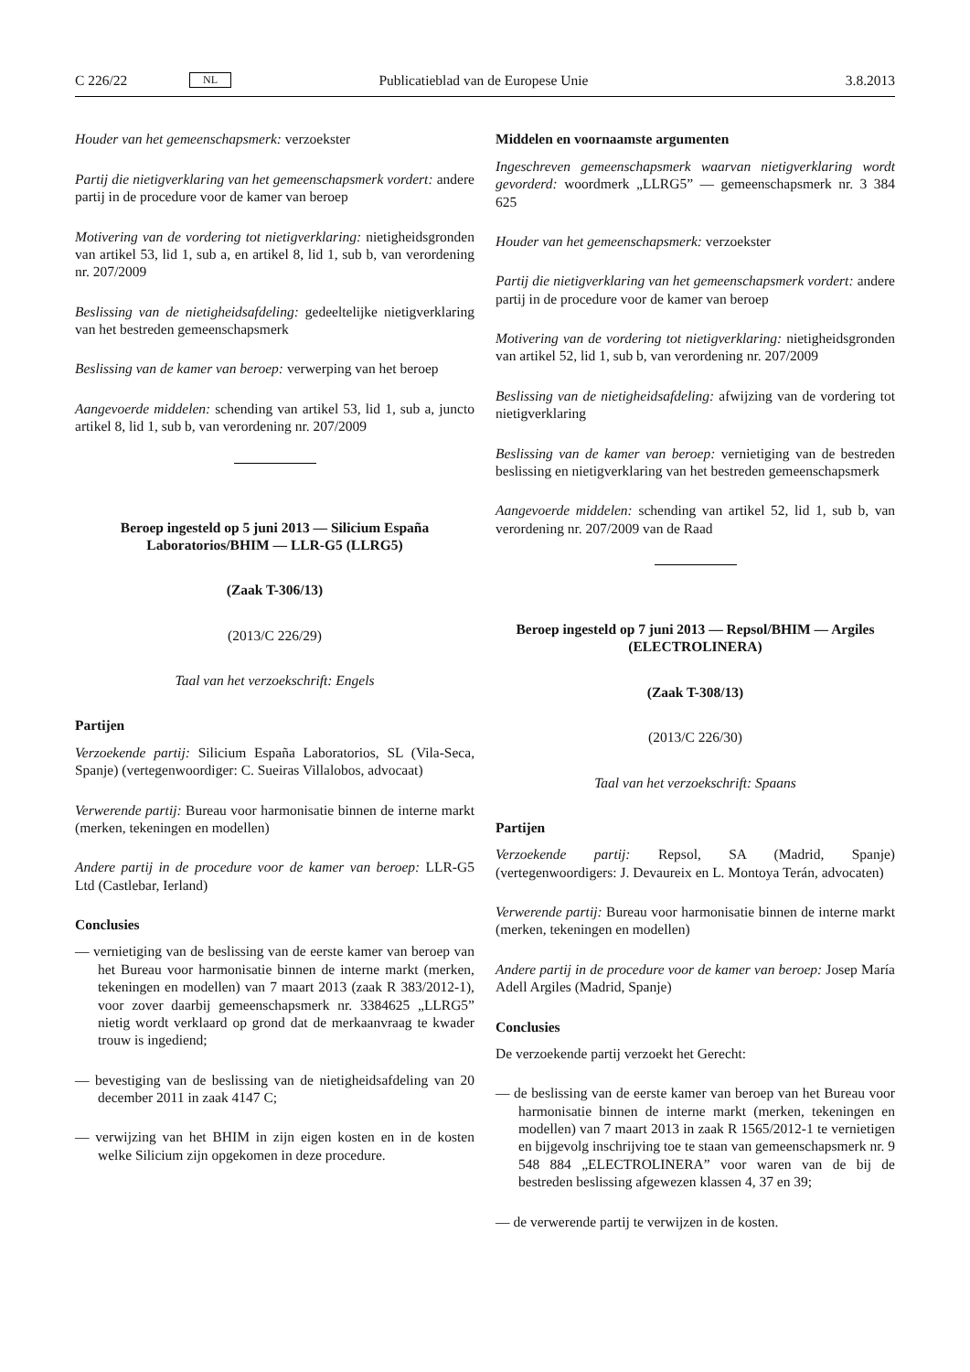C 226/22 NL Publicatieblad van de Europese Unie 3.8.2013
Houder van het gemeenschapsmerk: verzoekster
Partij die nietigverklaring van het gemeenschapsmerk vordert: andere partij in de procedure voor de kamer van beroep
Motivering van de vordering tot nietigverklaring: nietigheidsgronden van artikel 53, lid 1, sub a, en artikel 8, lid 1, sub b, van verordening nr. 207/2009
Beslissing van de nietigheidsafdeling: gedeeltelijke nietigverklaring van het bestreden gemeenschapsmerk
Beslissing van de kamer van beroep: verwerping van het beroep
Aangevoerde middelen: schending van artikel 53, lid 1, sub a, juncto artikel 8, lid 1, sub b, van verordening nr. 207/2009
Beroep ingesteld op 5 juni 2013 — Silicium España Laboratorios/BHIM — LLR-G5 (LLRG5)
(Zaak T-306/13)
(2013/C 226/29)
Taal van het verzoekschrift: Engels
Partijen
Verzoekende partij: Silicium España Laboratorios, SL (Vila-Seca, Spanje) (vertegenwoordiger: C. Sueiras Villalobos, advocaat)
Verwerende partij: Bureau voor harmonisatie binnen de interne markt (merken, tekeningen en modellen)
Andere partij in de procedure voor de kamer van beroep: LLR-G5 Ltd (Castlebar, Ierland)
Conclusies
— vernietiging van de beslissing van de eerste kamer van beroep van het Bureau voor harmonisatie binnen de interne markt (merken, tekeningen en modellen) van 7 maart 2013 (zaak R 383/2012-1), voor zover daarbij gemeenschapsmerk nr. 3384625 „LLRG5” nietig wordt verklaard op grond dat de merkaanvraag te kwader trouw is ingediend;
— bevestiging van de beslissing van de nietigheidsafdeling van 20 december 2011 in zaak 4147 C;
— verwijzing van het BHIM in zijn eigen kosten en in de kosten welke Silicium zijn opgekomen in deze procedure.
Middelen en voornaamste argumenten
Ingeschreven gemeenschapsmerk waarvan nietigverklaring wordt gevorderd: woordmerk „LLRG5” — gemeenschapsmerk nr. 3 384 625
Houder van het gemeenschapsmerk: verzoekster
Partij die nietigverklaring van het gemeenschapsmerk vordert: andere partij in de procedure voor de kamer van beroep
Motivering van de vordering tot nietigverklaring: nietigheidsgronden van artikel 52, lid 1, sub b, van verordening nr. 207/2009
Beslissing van de nietigheidsafdeling: afwijzing van de vordering tot nietigverklaring
Beslissing van de kamer van beroep: vernietiging van de bestreden beslissing en nietigverklaring van het bestreden gemeenschapsmerk
Aangevoerde middelen: schending van artikel 52, lid 1, sub b, van verordening nr. 207/2009 van de Raad
Beroep ingesteld op 7 juni 2013 — Repsol/BHIM — Argiles (ELECTROLINERA)
(Zaak T-308/13)
(2013/C 226/30)
Taal van het verzoekschrift: Spaans
Partijen
Verzoekende partij: Repsol, SA (Madrid, Spanje) (vertegenwoordigers: J. Devaureix en L. Montoya Terán, advocaten)
Verwerende partij: Bureau voor harmonisatie binnen de interne markt (merken, tekeningen en modellen)
Andere partij in de procedure voor de kamer van beroep: Josep María Adell Argiles (Madrid, Spanje)
Conclusies
De verzoekende partij verzoekt het Gerecht:
— de beslissing van de eerste kamer van beroep van het Bureau voor harmonisatie binnen de interne markt (merken, tekeningen en modellen) van 7 maart 2013 in zaak R 1565/2012-1 te vernietigen en bijgevolg inschrijving toe te staan van gemeenschapsmerk nr. 9 548 884 „ELECTROLINERA” voor waren van de bij de bestreden beslissing afgewezen klassen 4, 37 en 39;
— de verwerende partij te verwijzen in de kosten.